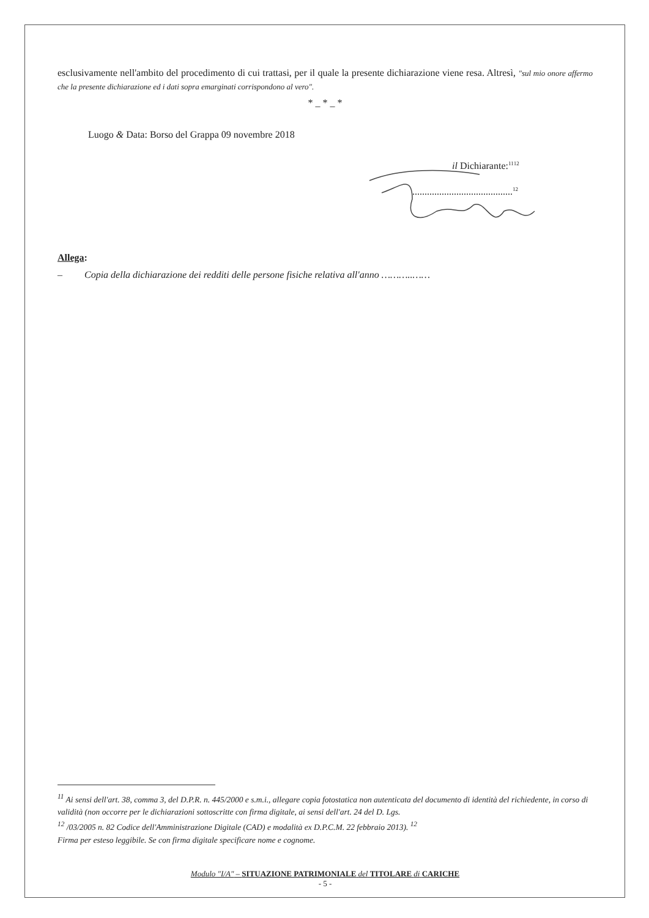esclusivamente nell'ambito del procedimento di cui trattasi, per il quale la presente dichiarazione viene resa. Altresì, "sul mio onore affermo che la presente dichiarazione ed i dati sopra emarginati corrispondono al vero".
* _ * _ *
Luogo & Data: Borso del Grappa 09 novembre 2018
il Dichiarante:<sup>11</sup><sup>12</sup>
.........................................<sup>12</sup>
Allega:
– Copia della dichiarazione dei redditi delle persone fisiche relativa all'anno ………..……
<sup>11</sup> Ai sensi dell'art. 38, comma 3, del D.P.R. n. 445/2000 e s.m.i., allegare copia fotostatica non autenticata del documento di identità del richiedente, in corso di validità (non occorre per le dichiarazioni sottoscritte con firma digitale, ai sensi dell'art. 24 del D. Lgs.
<sup>12</sup> /03/2005 n. 82 Codice dell'Amministrazione Digitale (CAD) e modalità ex D.P.C.M. 22 febbraio 2013). <sup>12</sup>
Firma per esteso leggibile. Se con firma digitale specificare nome e cognome.
Modulo "I/A" – SITUAZIONE PATRIMONIALE del TITOLARE di CARICHE
- 5 -